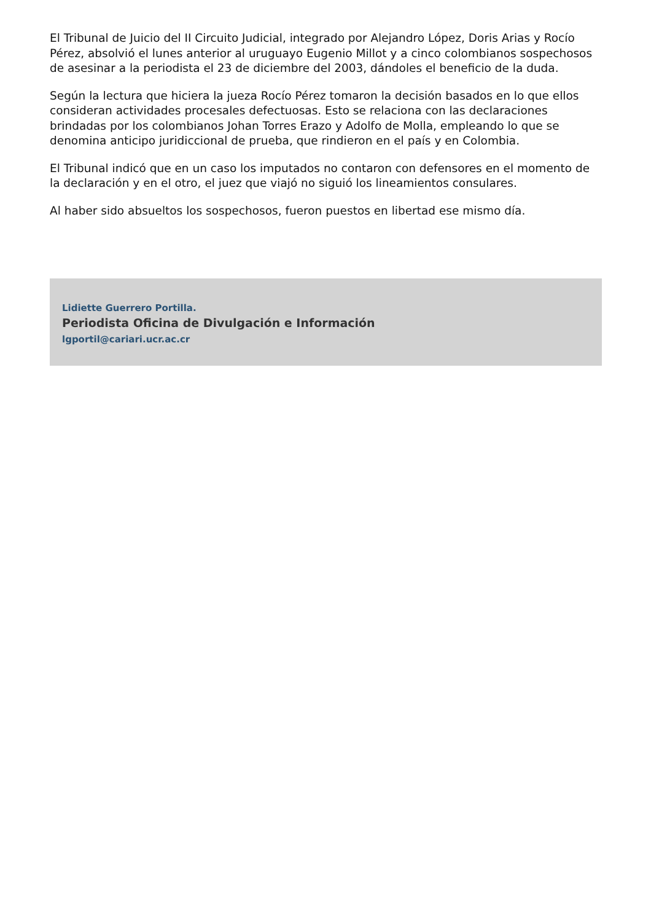El Tribunal de Juicio del II Circuito Judicial, integrado por Alejandro López, Doris Arias y Rocío Pérez, absolvió el lunes anterior al uruguayo Eugenio Millot y a cinco colombianos sospechosos de asesinar a la periodista el 23 de diciembre del 2003, dándoles el beneficio de la duda.
Según la lectura que hiciera la jueza Rocío Pérez tomaron la decisión basados en lo que ellos consideran actividades procesales defectuosas. Esto se relaciona con las declaraciones brindadas por los colombianos Johan Torres Erazo y Adolfo de Molla, empleando lo que se denomina anticipo juridiccional de prueba, que rindieron en el país y en Colombia.
El Tribunal indicó que en un caso los imputados no contaron con defensores en el momento de la declaración y en el otro, el juez que viajó no siguió los lineamientos consulares.
Al haber sido absueltos los sospechosos, fueron puestos en libertad ese mismo día.
Lidiette Guerrero Portilla.
Periodista Oficina de Divulgación e Información
lgportil@cariari.ucr.ac.cr